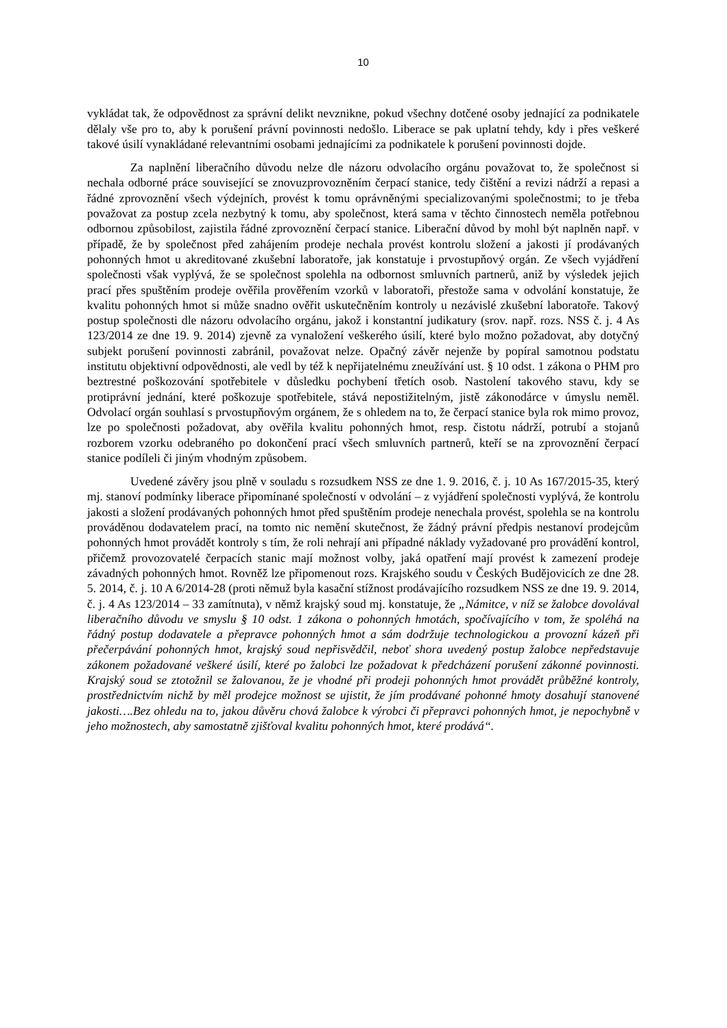10
vykládat tak, že odpovědnost za správní delikt nevznikne, pokud všechny dotčené osoby jednající za podnikatele dělaly vše pro to, aby k porušení právní povinnosti nedošlo. Liberace se pak uplatní tehdy, kdy i přes veškeré takové úsilí vynakládané relevantními osobami jednajícími za podnikatele k porušení povinnosti dojde.
Za naplnění liberačního důvodu nelze dle názoru odvolacího orgánu považovat to, že společnost si nechala odborné práce související se znovuzprovozněním čerpací stanice, tedy čištění a revizi nádrží a repasi a řádné zprovoznění všech výdejních, provést k tomu oprávněnými specializovanými společnostmi; to je třeba považovat za postup zcela nezbytný k tomu, aby společnost, která sama v těchto činnostech neměla potřebnou odbornou způsobilost, zajistila řádné zprovoznění čerpací stanice. Liberační důvod by mohl být naplněn např. v případě, že by společnost před zahájením prodeje nechala provést kontrolu složení a jakosti jí prodávaných pohonných hmot u akreditované zkušební laboratoře, jak konstatuje i prvostupňový orgán. Ze všech vyjádření společnosti však vyplývá, že se společnost spolehla na odbornost smluvních partnerů, aniž by výsledek jejich prací přes spuštěním prodeje ověřila prověřením vzorků v laboratoři, přestože sama v odvolání konstatuje, že kvalitu pohonných hmot si může snadno ověřit uskutečněním kontroly u nezávislé zkušební laboratoře. Takový postup společnosti dle názoru odvolacího orgánu, jakož i konstantní judikatury (srov. např. rozs. NSS č. j. 4 As 123/2014 ze dne 19. 9. 2014) zjevně za vynaložení veškerého úsilí, které bylo možno požadovat, aby dotyčný subjekt porušení povinnosti zabránil, považovat nelze. Opačný závěr nejenže by popíral samotnou podstatu institutu objektivní odpovědnosti, ale vedl by též k nepřijatelnému zneužívání ust. § 10 odst. 1 zákona o PHM pro beztrestné poškozování spotřebitele v důsledku pochybení třetích osob. Nastolení takového stavu, kdy se protiprávní jednání, které poškozuje spotřebitele, stává nepostižitelným, jistě zákonodárce v úmyslu neměl. Odvolací orgán souhlasí s prvostupňovým orgánem, že s ohledem na to, že čerpací stanice byla rok mimo provoz, lze po společnosti požadovat, aby ověřila kvalitu pohonných hmot, resp. čistotu nádrží, potrubí a stojanů rozborem vzorku odebraného po dokončení prací všech smluvních partnerů, kteří se na zprovoznění čerpací stanice podíleli či jiným vhodným způsobem.
Uvedené závěry jsou plně v souladu s rozsudkem NSS ze dne 1. 9. 2016, č. j. 10 As 167/2015-35, který mj. stanoví podmínky liberace připomínané společností v odvolání – z vyjádření společnosti vyplývá, že kontrolu jakosti a složení prodávaných pohonných hmot před spuštěním prodeje nenechala provést, spolehla se na kontrolu prováděnou dodavatelem prací, na tomto nic nemění skutečnost, že žádný právní předpis nestanoví prodejcům pohonných hmot provádět kontroly s tím, že roli nehrají ani případné náklady vyžadované pro provádění kontrol, přičemž provozovatelé čerpacích stanic mají možnost volby, jaká opatření mají provést k zamezení prodeje závadných pohonných hmot. Rovněž lze připomenout rozs. Krajského soudu v Českých Budějovicích ze dne 28. 5. 2014, č. j. 10 A 6/2014-28 (proti němuž byla kasační stížnost prodávajícího rozsudkem NSS ze dne 19. 9. 2014, č. j. 4 As 123/2014 – 33 zamítnuta), v němž krajský soud mj. konstatuje, že „Námitce, v níž se žalobce dovolával liberačního důvodu ve smyslu § 10 odst. 1 zákona o pohonných hmotách, spočívajícího v tom, že spoléhá na řádný postup dodavatele a přepravce pohonných hmot a sám dodržuje technologickou a provozní kázeň při přečerpávání pohonných hmot, krajský soud nepřisvědčil, neboť shora uvedený postup žalobce nepředstavuje zákonem požadované veškeré úsilí, které po žalobci lze požadovat k předcházení porušení zákonné povinnosti. Krajský soud se ztotožnil se žalovanou, že je vhodné při prodeji pohonných hmot provádět průběžné kontroly, prostřednictvím nichž by měl prodejce možnost se ujistit, že jím prodávané pohonné hmoty dosahují stanovené jakosti….Bez ohledu na to, jakou důvěru chová žalobce k výrobci či přepravci pohonných hmot, je nepochybně v jeho možnostech, aby samostatně zjišťoval kvalitu pohonných hmot, které prodává“.